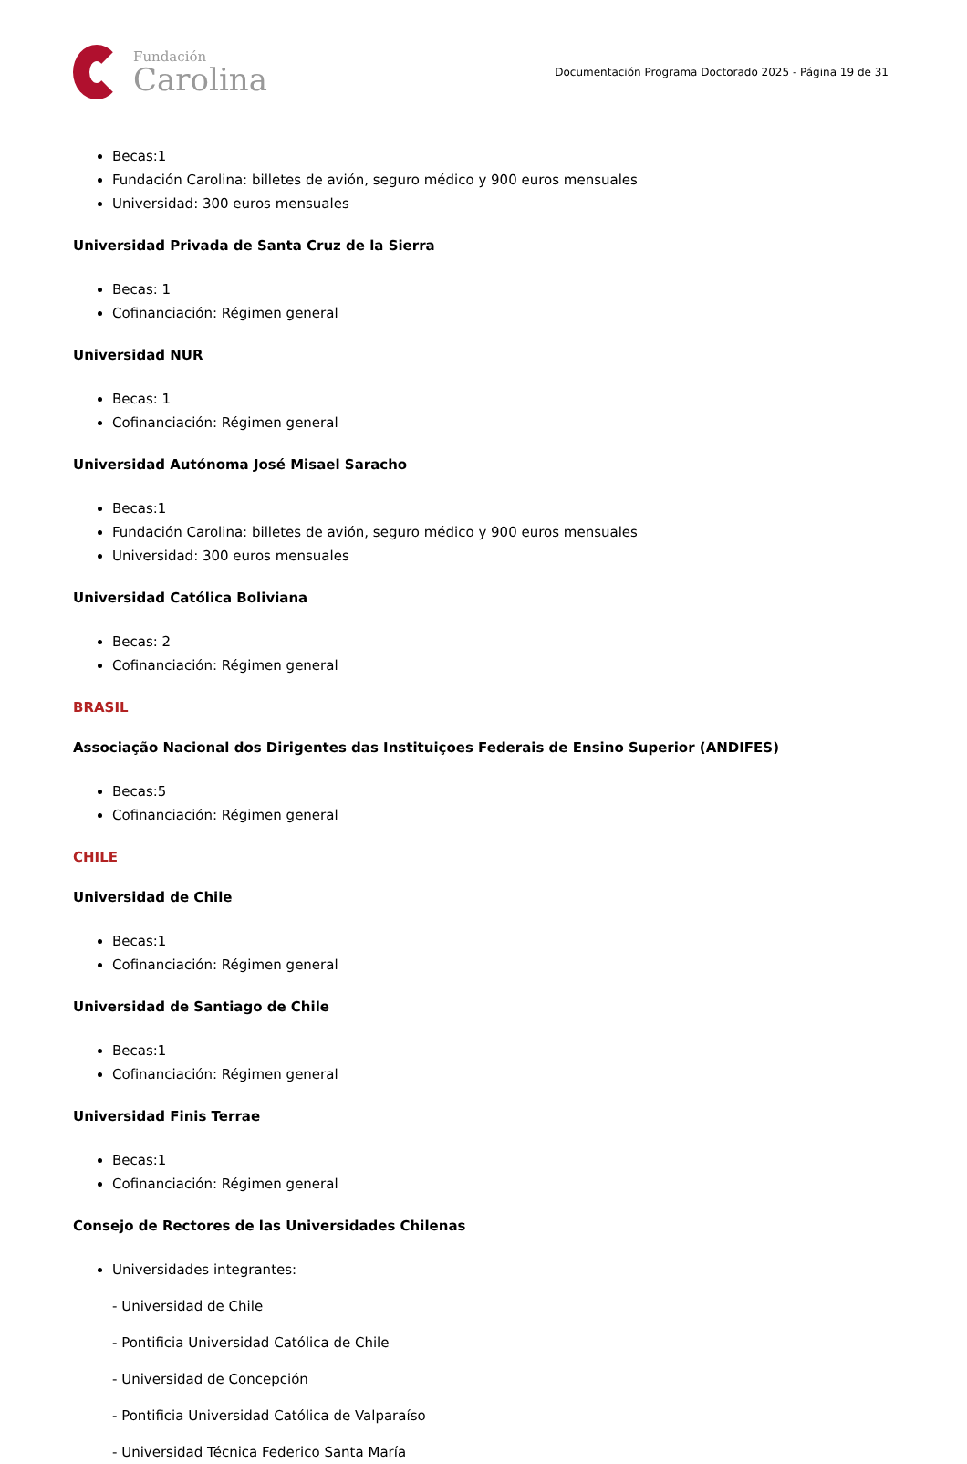Fundación
Carolina
Documentación Programa Doctorado 2025 - Página 19 de 31
Becas:1
Fundación Carolina: billetes de avión, seguro médico y 900 euros mensuales
Universidad: 300 euros mensuales
Universidad Privada de Santa Cruz de la Sierra
Becas: 1
Cofinanciación: Régimen general
Universidad NUR
Becas: 1
Cofinanciación: Régimen general
Universidad Autónoma José Misael Saracho
Becas:1
Fundación Carolina: billetes de avión, seguro médico y 900 euros mensuales
Universidad: 300 euros mensuales
Universidad Católica Boliviana
Becas: 2
Cofinanciación: Régimen general
BRASIL
Associação Nacional dos Dirigentes das Instituiçoes Federais de Ensino Superior (ANDIFES)
Becas:5
Cofinanciación: Régimen general
CHILE
Universidad de Chile
Becas:1
Cofinanciación: Régimen general
Universidad de Santiago de Chile
Becas:1
Cofinanciación: Régimen general
Universidad Finis Terrae
Becas:1
Cofinanciación: Régimen general
Consejo de Rectores de las Universidades Chilenas
Universidades integrantes:
- Universidad de Chile
- Pontificia Universidad Católica de Chile
- Universidad de Concepción
- Pontificia Universidad Católica de Valparaíso
- Universidad Técnica Federico Santa María